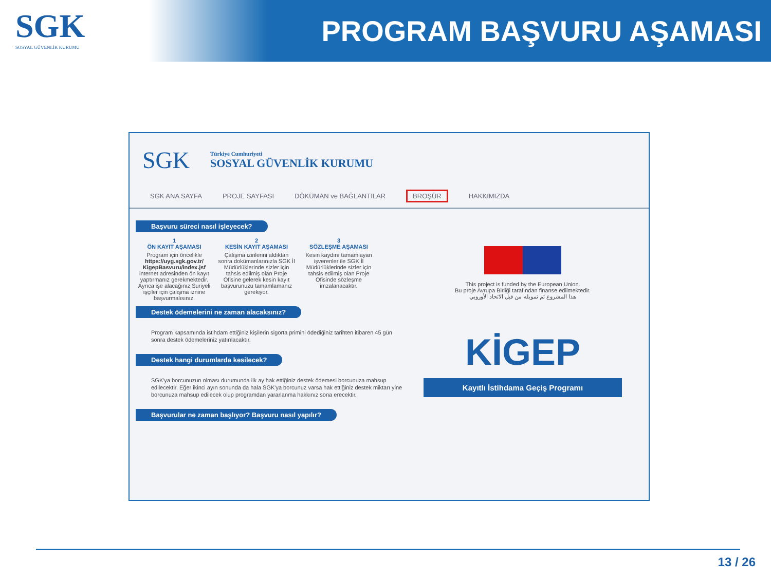SGK
SOSYAL GÜVENLİK KURUMU
PROGRAM BAŞVURU AŞAMASI
SGK
Türkiye Cumhuriyeti
SOSYAL GÜVENLİK KURUMU
SGK ANA SAYFA PROJE SAYFASI DÖKÜMAN ve BAĞLANTILAR BROŞÜR HAKKIMIZDA
Başvuru süreci nasıl işleyecek?
1
ÖN KAYIT AŞAMASI
Program için öncelikle https://uyg.sgk.gov.tr/ KigepBasvuru/index.jsf internet adresinden ön kayıt yaptırmanız gerekmektedir. Ayrıca işe alacağınız Suriyeli işçiler için çalışma iznine başvurmalısınız.
2
KESİN KAYIT AŞAMASI
Çalışma izinlerini aldıktan sonra dokümanlarınızla SGK İl Müdürlüklerinde sizler için tahsis edilmiş olan Proje Ofisine gelerek kesin kayıt başvurunuzu tamamlamanız gerekiyor.
3
SÖZLEŞME AŞAMASI
Kesin kaydını tamamlayan işverenler ile SGK İl Müdürlüklerinde sizler için tahsis edilmiş olan Proje Ofisinde sözleşme imzalanacaktır.
Destek ödemelerini ne zaman alacaksınız?
Program kapsamında istihdam ettiğiniz kişilerin sigorta primini ödediğiniz tarihten itibaren 45 gün sonra destek ödemeleriniz yatırılacaktır.
Destek hangi durumlarda kesilecek?
SGK'ya borcunuzun olması durumunda ilk ay hak ettiğiniz destek ödemesi borcunuza mahsup edilecektir. Eğer ikinci ayın sonunda da hala SGK'ya borcunuz varsa hak ettiğiniz destek miktarı yine borcunuza mahsup edilecek olup programdan yararlanma hakkınız sona erecektir.
Başvurular ne zaman başlıyor? Başvuru nasıl yapılır?
This project is funded by the European Union.
Bu proje Avrupa Birliği tarafından finanse edilmektedir.
هذا المشروع تم تمويله من قبل الاتحاد الأوروبي
KİGEP
Kayıtlı İstihdama Geçiş Programı
13 / 26